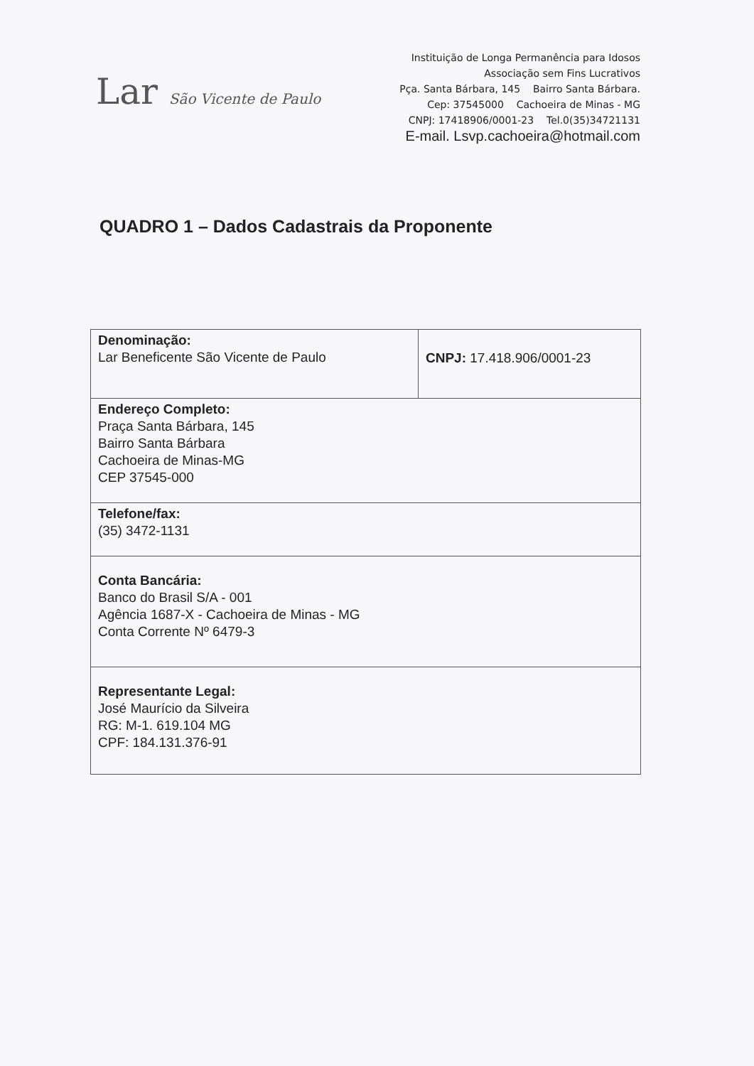Lar São Vicente de Paulo
Instituição de Longa Permanência para Idosos
Associação sem Fins Lucrativos
Pça. Santa Bárbara, 145 Bairro Santa Bárbara.
Cep: 37545000 Cachoeira de Minas - MG
CNPJ: 17418906/0001-23 Tel.0(35)34721131
E-mail. Lsvp.cachoeira@hotmail.com
QUADRO 1 – Dados Cadastrais da Proponente
| Denominação: Lar Beneficente São Vicente de Paulo | CNPJ: 17.418.906/0001-23 |
| Endereço Completo: Praça Santa Bárbara, 145 Bairro Santa Bárbara Cachoeira de Minas-MG CEP 37545-000 | |
| Telefone/fax: (35) 3472-1131 | |
| Conta Bancária: Banco do Brasil S/A - 001 Agência 1687-X - Cachoeira de Minas - MG Conta Corrente Nº 6479-3 | |
| Representante Legal: José Maurício da Silveira RG: M-1. 619.104 MG CPF: 184.131.376-91 | |